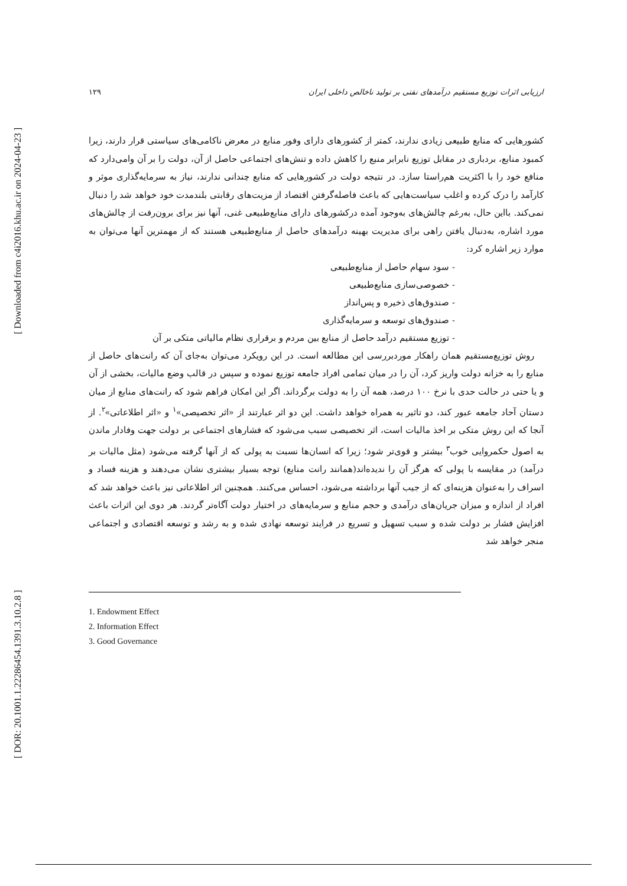[ Downloaded from c4i2016.khu.ac.ir on 2024-04-23 ]
[ DOR: 20.1001.1.22286454.1391.3.10.2.8 ]
ارزیابی اثرات توزیع مستقیم درآمدهای نفتی بر تولید ناخالص داخلی ایران ۱۲۹
کشورهایی که منابع طبیعی زیادی ندارند، کمتر از کشورهای دارای وفور منابع در معرض ناکامی‌های سیاستی قرار دارند، زیرا کمبود منابع، بردباری در مقابل توزیع نابرابر منبع را کاهش داده و تنش‌های اجتماعی حاصل از آن، دولت را بر آن وامی‌دارد که منافع خود را با اکثریت هم‌راستا سازد. در نتیجه دولت در کشورهایی که منابع چندانی ندارند، نیاز به سرمایه‌گذاری موثر و کارآمد را درک کرده و اغلب سیاست‌هایی که باعث فاصله‌گرفتن اقتصاد از مزیت‌های رقابتی بلندمدت خود خواهد شد را دنبال نمی‌کند. بااین حال، به‌رغم چالش‌های به‌وجود آمده درکشورهای دارای منابع‌طبیعی غنی، آنها نیز برای برون‌رفت از چالش‌های مورد اشاره، به‌دنبال یافتن راهی برای مدیریت بهینه درآمدهای حاصل از منابع‌طبیعی هستند که از مهمترین آنها می‌توان به موارد زیر اشاره کرد:
- سود سهام حاصل از منابع‌طبیعی
- خصوصی‌سازی منابع‌طبیعی
- صندوق‌های ذخیره و پس‌انداز
- صندوق‌های توسعه و سرمایه‌گذاری
- توزیع مستقیم درآمد حاصل از منابع بین مردم و برقراری نظام مالیاتی متکی بر آن
روش توزیع‌مستقیم همان راهکار موردبررسی این مطالعه است. در این رویکرد می‌توان به‌جای آن که رانت‌های حاصل از منابع را به خزانه دولت واریز کرد، آن را در میان تمامی افراد جامعه توزیع نموده و سپس در قالب وضع مالیات، بخشی از آن و یا حتی در حالت حدی با نرخ ۱۰۰ درصد، همه آن را به دولت برگرداند. اگر این امکان فراهم شود که رانت‌های منابع از میان دستان آحاد جامعه عبور کند، دو تاثیر به همراه خواهد داشت. این دو اثر عبارتند از «اثر تخصیصی»<sup>۱</sup> و «اثر اطلاعاتی»<sup>۲</sup>. از آنجا که این روش متکی بر اخذ مالیات است، اثر تخصیصی سبب می‌شود که فشارهای اجتماعی بر دولت جهت وفادار ماندن به اصول حکمروایی خوب<sup>۳</sup> بیشتر و قوی‌تر شود؛ زیرا که انسان‌ها نسبت به پولی که از آنها گرفته می‌شود (مثل مالیات بر درآمد) در مقایسه با پولی که هرگز آن را ندیده‌اند(همانند رانت منابع) توجه بسیار بیشتری نشان می‌دهند و هزینه فساد و اسراف را به‌عنوان هزینه‌ای که از جیب آنها برداشته می‌شود، احساس می‌کنند. همچنین اثر اطلاعاتی نیز باعث خواهد شد که افراد از اندازه و میزان جریان‌های درآمدی و حجم منابع و سرمایه‌های در اختیار دولت آگاه‌تر گردند. هر دوی این اثرات باعث افزایش فشار بر دولت شده و سبب تسهیل و تسریع در فرایند توسعه نهادی شده و به رشد و توسعه اقتصادی و اجتماعی منجر خواهد شد
1. Endowment Effect
2. Information Effect
3. Good Governance